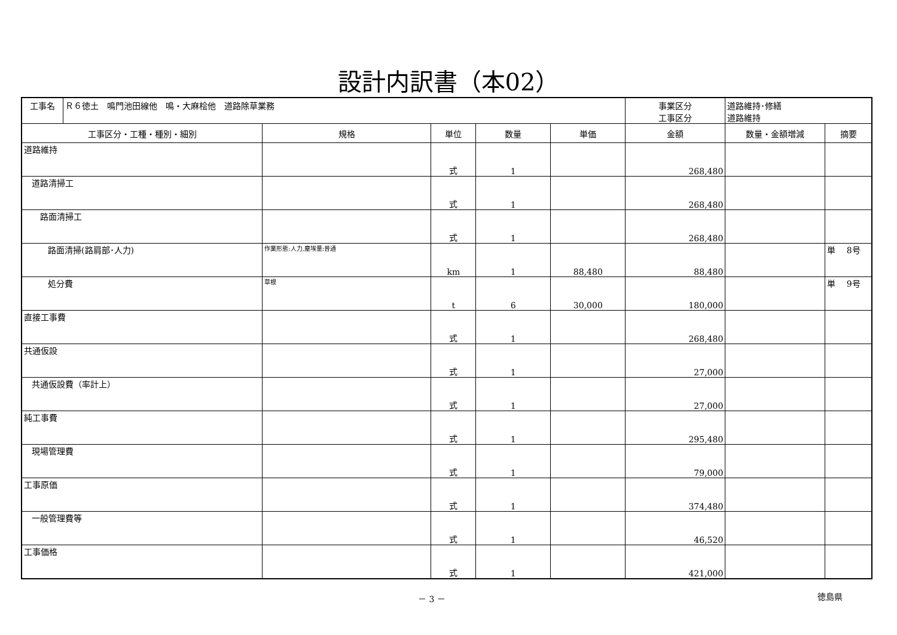設計内訳書（本02）
| 工事名 | Ｒ６徳土 鳴門池田線他 鳴・大麻桧他 道路除草業務 | | | | | 事業区分 工事区分 | 道路維持･修繕 道路維持 | |
| 工事区分・工種・種別・細別 | | 規格 | 単位 | 数量 | 単価 | 金額 | 数量・金額増減 | 摘要 |
| 道路維持 | | | 式 | 1 | | 268,480 | | |
| 道路清掃工 | | | 式 | 1 | | 268,480 | | |
| 路面清掃工 | | | 式 | 1 | | 268,480 | | |
| 路面清掃(路肩部･人力) | | 作業形態:人力,塵埃量:普通 | km | 1 | 88,480 | 88,480 | | 単 8号 |
| 処分費 | | 草根 | t | 6 | 30,000 | 180,000 | | 単 9号 |
| 直接工事費 | | | 式 | 1 | | 268,480 | | |
| 共通仮設 | | | 式 | 1 | | 27,000 | | |
| 共通仮設費（率計上） | | | 式 | 1 | | 27,000 | | |
| 純工事費 | | | 式 | 1 | | 295,480 | | |
| 現場管理費 | | | 式 | 1 | | 79,000 | | |
| 工事原価 | | | 式 | 1 | | 374,480 | | |
| 一般管理費等 | | | 式 | 1 | | 46,520 | | |
| 工事価格 | | | 式 | 1 | | 421,000 | | |
－ 3 － 徳島県